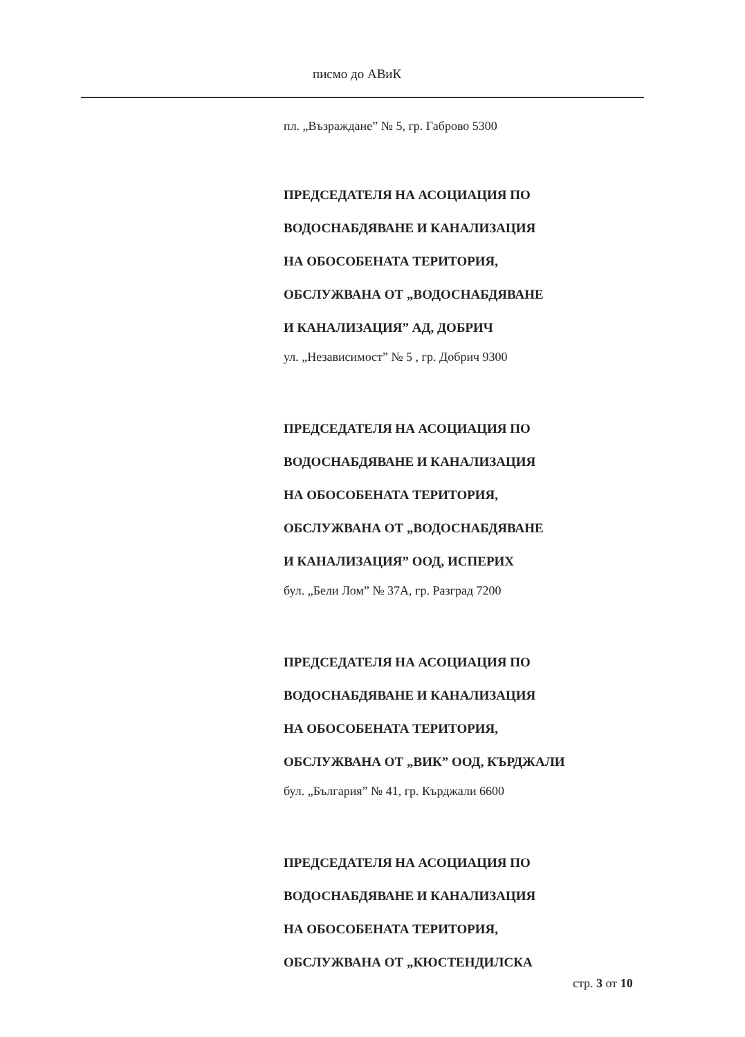писмо до АВиК
пл. „Възраждане” № 5, гр. Габрово 5300
ПРЕДСЕДАТЕЛЯ НА АСОЦИАЦИЯ ПО
ВОДОСНАБДЯВАНЕ И КАНАЛИЗАЦИЯ
НА ОБОСОБЕНАТА ТЕРИТОРИЯ,
ОБСЛУЖВАНА ОТ „ВОДОСНАБДЯВАНЕ
И КАНАЛИЗАЦИЯ” АД, ДОБРИЧ
ул. „Независимост” № 5 , гр. Добрич 9300
ПРЕДСЕДАТЕЛЯ НА АСОЦИАЦИЯ ПО
ВОДОСНАБДЯВАНЕ И КАНАЛИЗАЦИЯ
НА ОБОСОБЕНАТА ТЕРИТОРИЯ,
ОБСЛУЖВАНА ОТ „ВОДОСНАБДЯВАНЕ
И КАНАЛИЗАЦИЯ” ООД, ИСПЕРИХ
бул. „Бели Лом” № 37А, гр. Разград 7200
ПРЕДСЕДАТЕЛЯ НА АСОЦИАЦИЯ ПО
ВОДОСНАБДЯВАНЕ И КАНАЛИЗАЦИЯ
НА ОБОСОБЕНАТА ТЕРИТОРИЯ,
ОБСЛУЖВАНА ОТ „ВИК” ООД, КЪРДЖАЛИ
бул. „България” № 41, гр. Кърджали 6600
ПРЕДСЕДАТЕЛЯ НА АСОЦИАЦИЯ ПО
ВОДОСНАБДЯВАНЕ И КАНАЛИЗАЦИЯ
НА ОБОСОБЕНАТА ТЕРИТОРИЯ,
ОБСЛУЖВАНА ОТ „КЮСТЕНДИЛСКА
стр. 3 от 10